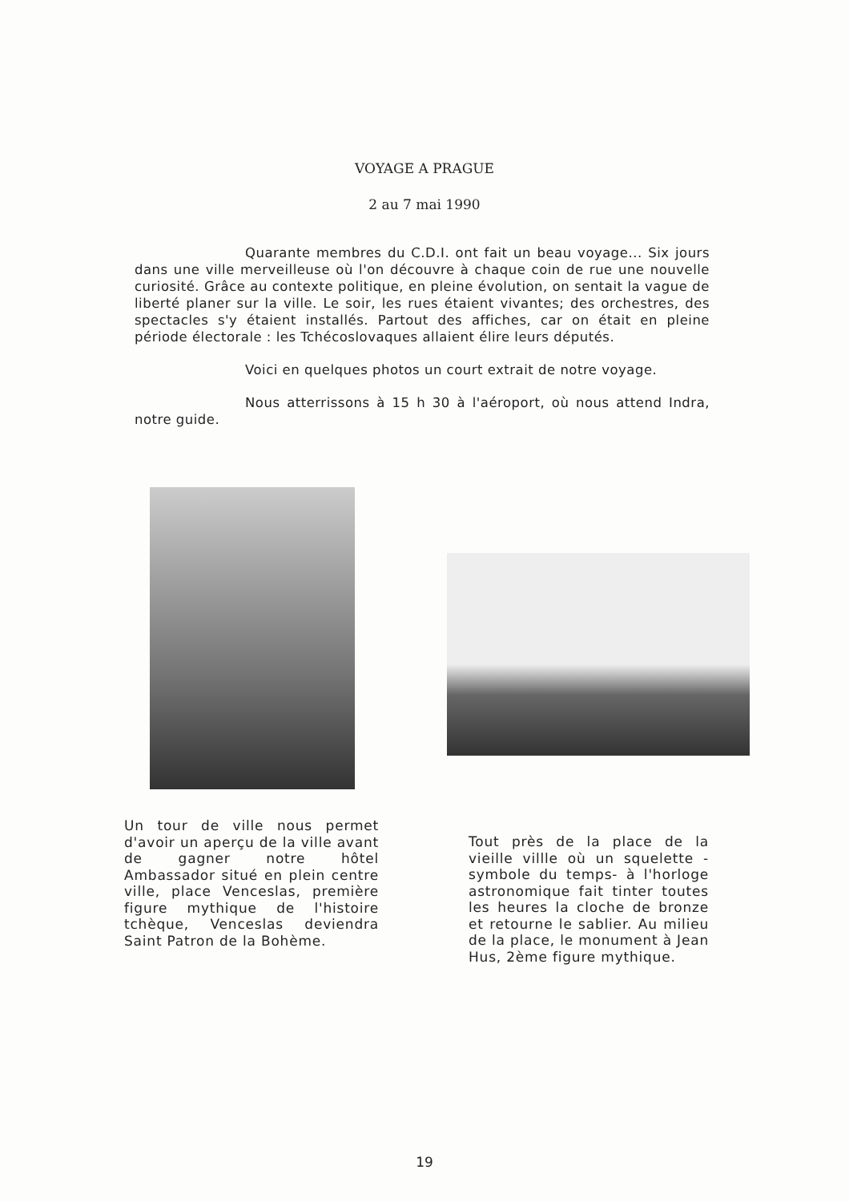VOYAGE A PRAGUE
2 au 7 mai 1990
Quarante membres du C.D.I. ont fait un beau voyage... Six jours dans une ville merveilleuse où l'on découvre à chaque coin de rue une nouvelle curiosité. Grâce au contexte politique, en pleine évolution, on sentait la vague de liberté planer sur la ville. Le soir, les rues étaient vivantes; des orchestres, des spectacles s'y étaient installés. Partout des affiches, car on était en pleine période électorale : les Tchécoslovaques allaient élire leurs députés.
Voici en quelques photos un court extrait de notre voyage.
Nous atterrissons à 15 h 30 à l'aéroport, où nous attend Indra, notre guide.
Un tour de ville nous permet d'avoir un aperçu de la ville avant de gagner notre hôtel Ambassador situé en plein centre ville, place Venceslas, première figure mythique de l'histoire tchèque, Venceslas deviendra Saint Patron de la Bohème.
Tout près de la place de la vieille villle où un squelette -symbole du temps- à l'horloge astronomique fait tinter toutes les heures la cloche de bronze et retourne le sablier. Au milieu de la place, le monument à Jean Hus, 2ème figure mythique.
19